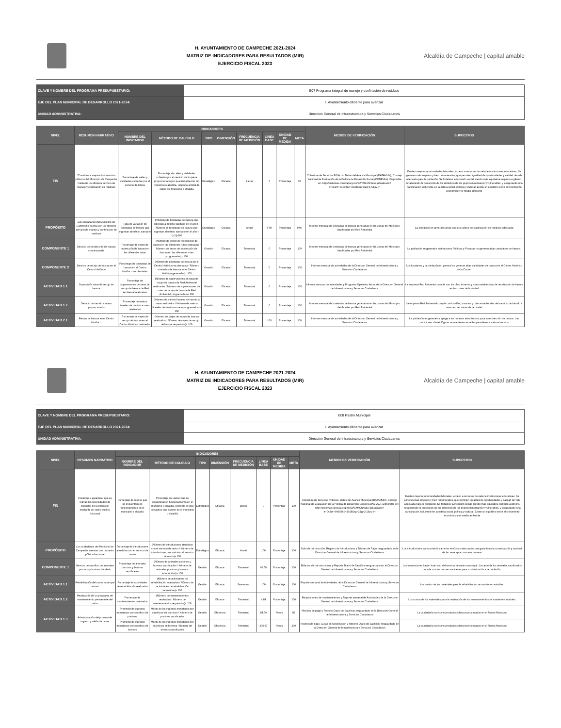H. AYUNTAMIENTO DE CAMPECHE 2021-2024
MATRIZ DE INDICADORES PARA RESULTADOS (MIR)
EJERCICIO FISCAL 2023
Alcaldía de Campeche | capital amable
| CLAVE Y NOMBRE DEL PROGRAMA PRESUPUESTARIO: | E07 Programa integral de manejo y confinación de residuos |
| EJE DEL PLAN MUNICIPAL DE DESARROLLO 2021-2024: | I. Ayuntamiento eficiente para avanzar |
| UNIDAD ADMINISTRATIVA: | Direccion General de Infraestructura y Servicios Ciudadanos |
| NIVEL | RESUMEN NARRATIVO | INDICADORES | | | | | | | | MEDIOS DE VERIFICACIÓN | SUPUESTOS |
| --- | --- | --- | --- | --- | --- | --- | --- | --- | --- | --- | --- |
| | | NOMBRE DEL INDICADOR | MÉTODO DE CALCULO | TIPO | DIMENSIÓN | FRECUENCIA DE MEDICIÓN | LÍNEA BASE | UNIDAD DE MEDIDA | META | | |
| FIN | "Contribuir a mejorar los servicios públicos del Municipio de Campeche mediante un eficiente servicio de manejo y confinación de residuos | Porcentaje de calles y vialidades cubiertas por el servicio de limpia | Porcentaje de calles y vialidades cubiertas por el servicio de limpieza proporcionado por la administración del municipio o alcaldía, respecto al total de calles del municipio o alcaldía | Estratégico | Eficacia | Bienal | 0 | Porcentaje | 36 | Cobertura de Servicios Públicos, Datos del Avance Municipal (DATAMUN), Consejo Nacional de Evaluación de la Política de Desarrollo Social (CONEVAL). Disponible en: http://sistemas.coneval.org.mx/DATAMUN/dato-actualizado?e=04&m=04002&c=2018&sg=3&g=1 5&ov li= | Existen mejores oportunidades laborales, acceso a servicios de salud e instituciones educativas. Se generan más empleos y bien remunerados, que permiten igualdad de oportunidades y calidad de vida adecuada para la población. Se fortalece la inclusión social, siendo más equitativa respecto a género, fortaleciendo la protección de los derechos de los grupos minoritarios y vulnerables, y asegurando una participación incluyente en la esfera social, política y cultural. Existe un equilibrio entre el crecimiento económico y el medio ambiente |
| PROPÓSITO | Los ciudadanos del Municipio de Campeche cuenta con un eficiente servicio de manejo y confinación de residuos | Tasa de variación de toneladas de basura que ingresan al relleno sanitario | [(Número de toneladas de basura que ingresan al relleno sanitario en el año t / Número de toneladas de basura que ingresan al relleno sanitario en el año t-1)-1]x100 | Estratégico | Eficacia | Anual | 5.06 | Porcentaje | 0.00 | Informe mensual de toneladas de basura generadas en las zonas del Municipio clasificadas por Red Ambiental | La población en general cuenta con una cultura de clasificación de residuos adecuada |
| COMPONENTE 1 | Servicio de recolección de basura concesionada | Porcentaje de veces de recolección de basura en las diferentes rutas | (Número de veces de recolección de basura en las diferentes rutas realizadas / Número de veces de recolección de basura en las diferentes rutas programadas)x 100 | Gestión | Eficacia | Trimestral | 0 | Porcentaje | 100 | Informe mensual de toneladas de basura generadas en las zonas del Municipio clasificadas por Red Ambiental | La población en general e Instituciones Públicas y Privadas no generan altas cantidades de basura. |
| COMPONENTE 2 | Servicio de recojo de basura en el Centro Histórico | Porcentaje de toneladas de basura en el Centro Histórico recolectadas | (Número de toneladas de basura en el Centro Histórico recolectadas / Número toneladas de basura en el Centro Histórico generadas)x 100 | Gestión | Eficacia | Trimestral | 0 | Porcentaje | 100 | Informe mensual de actividades de la Direccion General de Infraestructura y Servicios Ciudadanos | Los locatarios y la población en general no generan altas cantidades de basura en el Centro Histórico de la Ciudad |
| ACTIVIDAD 1.1 | Supervisión rutas de recojo de basura | Porcentaje de supervisiones de rutas de recojo de basura de Red Ambiental realizadas | (Número de supervisiones de rutas de recojo de basura de Red Ambiental realizadas / Número de supervisiones de rutas de recojo de basura de Red Ambiental programadas)x 100 | Gestión | Eficacia | Trimestral | 0 | Porcentaje | 100 | Informe mensual de actividades y Programa Operativo Anual de la Direccion General de Infraestructura y Servicios Ciudadanos | La empresa Red Ambiental cumple con los días, horarios y rutas establecidas de recolección de basura en las zonas de la ciudad |
| ACTIVIDAD 1.2 | Servicio de barrido a mano proporcionado | Porcentaje de metros lineales de barrido a mano realizados | (Número de metros lineales de barrido a mano realizados / Número de metros lineales de barrido a mano programados)x 100 | Gestión | Eficacia | Trimestral | 0 | Porcentaje | 100 | Informe mensual de toneladas de basura generadas en las zonas del Municipio clasificadas por Red Ambiental | La empresa Red Ambiental cumple con los días, horarios y rutas establecidas del servicio de barrido a mano en las zonas de la ciudad |
| ACTIVIDAD 2.1 | Recojo de basura en el Centro Histórico | Porcentaje de viajes de recojo de basura en el Centro Histórico realizados | (Número de viajes de recojo de basura realizados / Número de viajes de recojo de basura requeridos)x 100 | Gestión | Eficacia | Trimestral | 100 | Porcentaje | 100 | Informe mensual de actividades de la Direccion General de Infraestructura y Servicios Ciudadanos | La población en general se apega a los horarios establecidos para la recolección de basura. Las condiciones climatológicas se mantienen estables para llevar a cabo el servicio. |
H. AYUNTAMIENTO DE CAMPECHE 2021-2024
MATRIZ DE INDICADORES PARA RESULTADOS (MIR)
EJERCICIO FISCAL 2023
Alcaldía de Campeche | capital amable
| CLAVE Y NOMBRE DEL PROGRAMA PRESUPUESTARIO: | E08 Rastro Municipal |
| EJE DEL PLAN MUNICIPAL DE DESARROLLO 2021-2024: | I. Ayuntamiento eficiente para avanzar |
| UNIDAD ADMINISTRATIVA: | Direccion General de Infraestructura y Servicios Ciudadanos |
| NIVEL | RESUMEN NARRATIVO | INDICADORES | | | | | | | | MEDIOS DE VERIFICACIÓN | SUPUESTOS |
| --- | --- | --- | --- | --- | --- | --- | --- | --- | --- | --- | --- |
| | | NOMBRE DEL INDICADOR | MÉTODO DE CALCULO | TIPO | DIMENSIÓN | FRECUENCIA DE MEDICIÓN | LÍNEA BASE | UNIDAD DE MEDIDA | META | | |
| FIN | Contribuir a garantizar que se cubran las necesidades de consumo de la población mediante un rastro público funcional | Porcentaje de rastros que se encuentran en funcionamiento en el municipio o alcaldía | Porcentaje de rastros que se encuentran en funcionamiento en el municipio o alcaldía, respecto al total de rastros que existen en el municipio o alcaldía | Estratégico | Eficacia | Bienal | 0 | Porcentaje | 100 | Cobertura de Servicios Públicos, Datos del Avance Municipal (DATAMUN), Consejo Nacional de Evaluación de la Política de Desarrollo Social (CONEVAL). Disponible en: http://sistemas.coneval.org.mx/DATAMUN/dato-actualizado?e=04&m=04002&c=2018&sg=3&g=2 1&ov li= | Existen mejores oportunidades laborales, acceso a servicios de salud e instituciones educativas. Se generan más empleos y bien remunerados, que permiten igualdad de oportunidades y calidad de vida adecuada para la población. Se fortalece la inclusión social, siendo más equitativa respecto a género, fortaleciendo la protección de los derechos de los grupos minoritarios y vulnerables, y asegurando una participación incluyente en la esfera social, política y cultural. Existe un equilibrio entre el crecimiento económico y el medio ambiente |
| PROPÓSITO | Los ciudadanos del Municipio de Campeche cuentan con un rastro público funcional | Porcentaje de introductores atendidos con el servicio de rastro | (Número de introductores atendidos con el servicio de rastro / Número de introductores que solicitan el servicio de rastro)x 100 | Estratégico | Eficacia | Anual | 100 | Porcentaje | 100 | Guía de Introducción, Registro de Introductores y Talones de Pago resguardado en la Direccion General de Infraestructura y Servicios Ciudadanos | Los introductores transportan la carne en vehículos adecuados que garantizan la conservación y sanidad de la carne apta consumo humano |
| COMPONENTE 1 | Servicio de sacrificio de animales porcinos y bovinos brindado | Porcentaje de animales porcinos y bovinos sacrificados | (Número de animales porcinos y bovinos sacrificados / Número de animales porcinos y bovinos introducidos)x 100 | Gestión | Eficacia | Trimestral | 99.68 | Porcentaje | 100 | Bitácora de Introducciones y Reporte Diario de Sacrificio resguardado en la Direccion General de Infraestructura y Servicios Ciudadanos | Los introductores hacen buen uso del servicio de rastro municipal. La carne de los animales sacrificados cumple con las normas sanitarias para su distribución a la población. |
| ACTIVIDAD 1.1 | Rehabilitación del rastro municipal actual | Porcentaje de actividades de rehabilitación realizadas | (Número de actividades de rehabilitación realizadas / Número de actividades de rehabilitación requeridas)x 100 | Gestión | Eficacia | Semestral | 100 | Porcentaje | 100 | Reporte semanal de Actividades de la Direccion General de Infraestructura y Servicios Ciudadanos | Los costos de los materiales para la rehabilitación se mantienen estables. |
| ACTIVIDAD 1.2 | Realización de un programa de mantenimiento permanente del rastro | Porcentaje de mantenimientos realizados | (Número de mantenimientos realizados / Número de mantenimientos requeridos)x 100 | Gestión | Eficacia | Trimestral | 4.84 | Porcentaje | 100 | Requisiciones de mantenimientos y Reporte semanal de Actividades de la Direccion General de Infraestructura y Servicios Ciudadanos | Los costos de los materiales para la realización de los mantenimientos se mantienen estables. |
| ACTIVIDAD 1.3 | Administración del proceso de ingreso y salida de carne | Promedio de ingresos monetarios por sacrificio de porcinos | Monto de los ingresos monetarios por sacrificios de porcinos / Número de porcinos sacrificados | Gestión | Eficiencia | Trimestral | 84.69 | Pesos | 82 | Recibos de pago y Reporte Diario de Sacrificio resguardado en la Direccion General de Infraestructura y Servicios Ciudadanos | La ciudadanía consume productos cárnicos procesados en el Rastro Municipal |
| | | Promedio de ingresos monetarios por sacrificio de bovinos | Monto de los ingresos monetarios por sacrificios de bovinos / Número de bovinos sacrificados | Gestión | Eficiencia | Trimestral | 206.67 | Pesos | 200 | Recibos de pago, Guías de Movilización y Reporte Diario de Sacrificio resguardado en la Direccion General de Infraestructura y Servicios Ciudadanos | La ciudadanía consume productos cárnicos procesados en el Rastro Municipal |